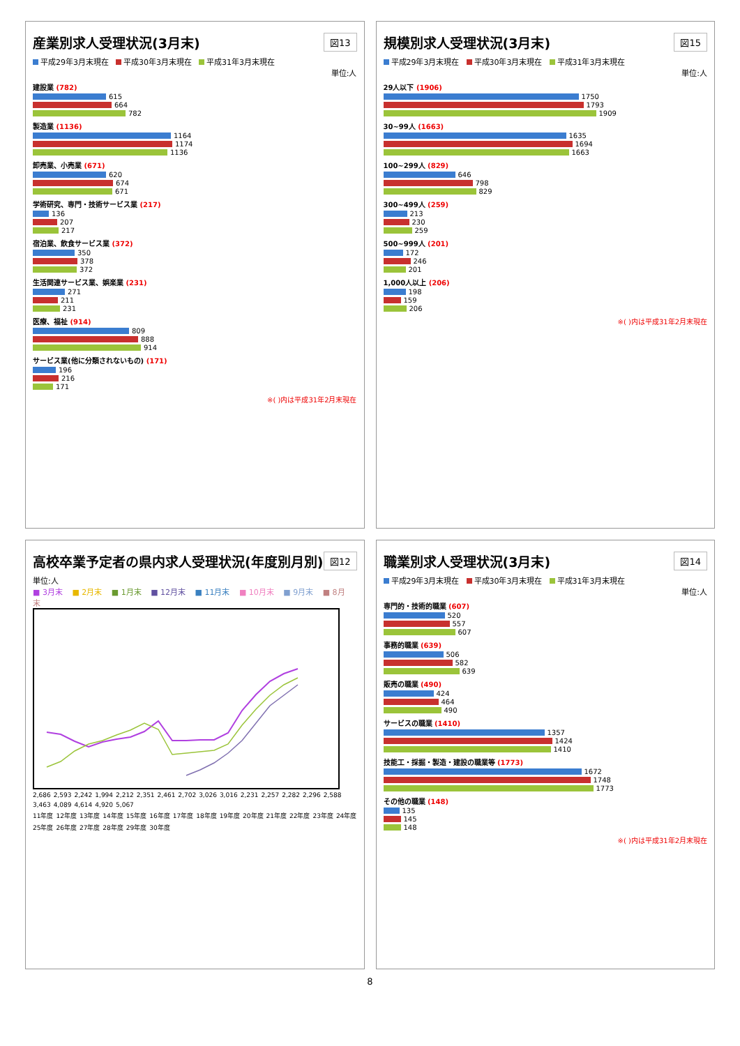産業別求人受理状況(3月末)
図13
平成29年3月末現在 平成30年3月末現在 平成31年3月末現在
単位:人
建設業 (782)
615
664
782
製造業 (1136)
1164
1174
1136
卸売業、小売業 (671)
620
674
671
学術研究、専門・技術サービス業 (217)
136
207
217
宿泊業、飲食サービス業 (372)
350
378
372
生活関連サービス業、娯楽業 (231)
271
211
231
医療、福祉 (914)
809
888
914
サービス業(他に分類されないもの) (171)
196
216
171
※( )内は平成31年2月末現在
規模別求人受理状況(3月末)
図15
平成29年3月末現在 平成30年3月末現在 平成31年3月末現在
単位:人
29人以下 (1906)
1750
1793
1909
30~99人 (1663)
1635
1694
1663
100~299人 (829)
646
798
829
300~499人 (259)
213
230
259
500~999人 (201)
172
246
201
1,000人以上 (206)
198
159
206
※( )内は平成31年2月末現在
高校卒業予定者の県内求人受理状況(年度別月別)
図12
単位:人
■ 3月末 ■ 2月末 ■ 1月末 ■ 12月末 ■ 11月末 ■ 10月末 ■ 9月末 ■ 8月末
2,686 2,593 2,242 1,994 2,212 2,351 2,461 2,702 3,026 3,016 2,231 2,257 2,282 2,296 2,588 3,463 4,089 4,614 4,920 5,067
11年度 12年度 13年度 14年度 15年度 16年度 17年度 18年度 19年度 20年度 21年度 22年度 23年度 24年度 25年度 26年度 27年度 28年度 29年度 30年度
職業別求人受理状況(3月末)
図14
平成29年3月末現在 平成30年3月末現在 平成31年3月末現在
単位:人
専門的・技術的職業 (607)
520
557
607
事務的職業 (639)
506
582
639
販売の職業 (490)
424
464
490
サービスの職業 (1410)
1357
1424
1410
技能工・採掘・製造・建設の職業等 (1773)
1672
1748
1773
その他の職業 (148)
135
145
148
※( )内は平成31年2月末現在
8